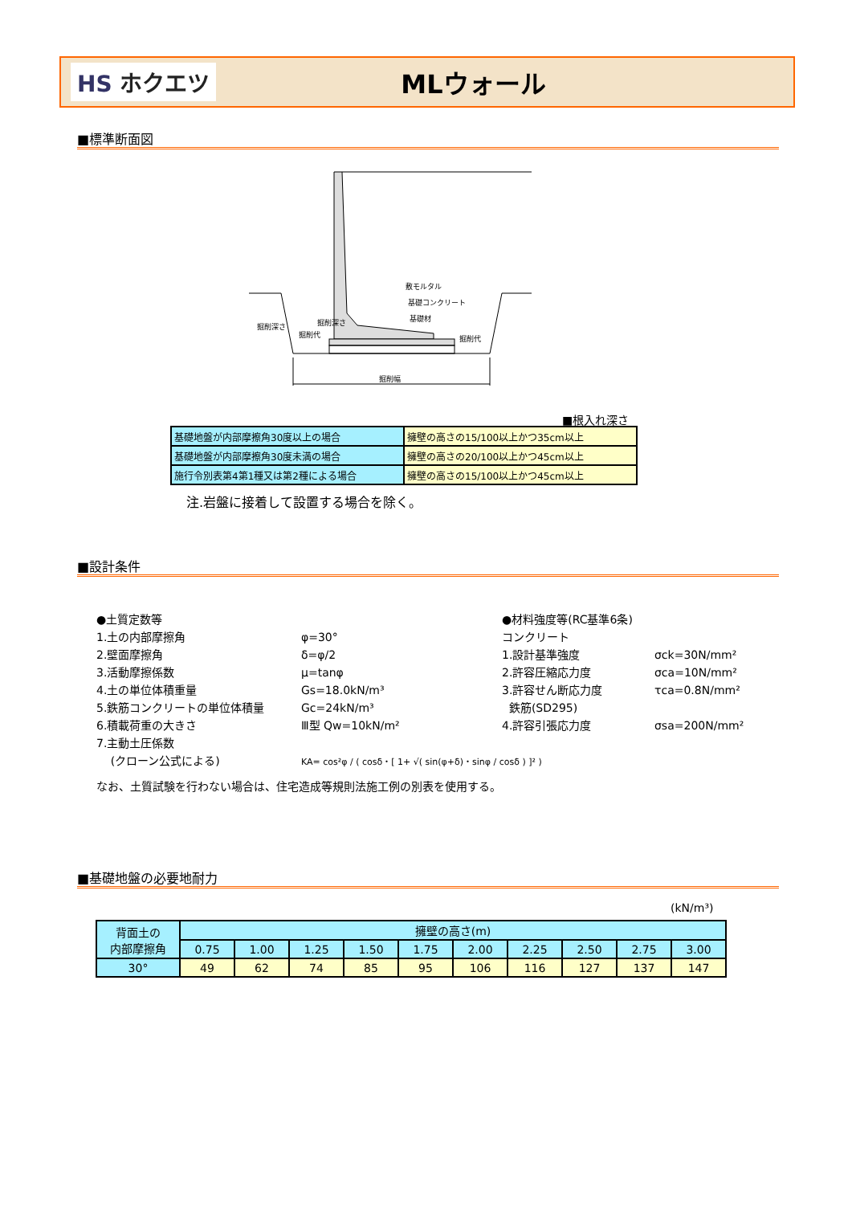HS ホクエツ
MLウォール
■標準断面図
掘削幅
敷モルタル
基礎コンクリート
基礎材
掘削代
掘削代
掘削深さ
掘削深さ
■根入れ深さ
| 基礎地盤が内部摩擦角30度以上の場合 | 擁壁の高さの15/100以上かつ35cm以上 |
| 基礎地盤が内部摩擦角30度未満の場合 | 擁壁の高さの20/100以上かつ45cm以上 |
| 施行令別表第4第1種又は第2種による場合 | 擁壁の高さの15/100以上かつ45cm以上 |
注.岩盤に接着して設置する場合を除く。
■設計条件
●土質定数等
1.土の内部摩擦角
2.壁面摩擦角
3.活動摩擦係数
4.土の単位体積重量
5.鉄筋コンクリートの単位体積量
6.積載荷重の大きさ
7.主動土圧係数
(クローン公式による)
φ=30°
δ=φ/2
μ=tanφ
Gs=18.0kN/m³
Gc=24kN/m³
Ⅲ型 Qw=10kN/m²
KA= cos²φ / ( cosδ・[ 1+ √( sin(φ+δ)・sinφ / cosδ ) ]² )
●材料強度等(RC基準6条)
コンクリート
1.設計基準強度
2.許容圧縮応力度
3.許容せん断応力度
鉄筋(SD295)
4.許容引張応力度
σck=30N/mm²
σca=10N/mm²
τca=0.8N/mm²
σsa=200N/mm²
なお、土質試験を行わない場合は、住宅造成等規則法施工例の別表を使用する。
■基礎地盤の必要地耐力
(kN/m³)
| 背面土の 内部摩擦角 | 擁壁の高さ(m) | | | | | | | | | |
| --- | --- | --- | --- | --- | --- | --- | --- | --- | --- | --- |
| | 0.75 | 1.00 | 1.25 | 1.50 | 1.75 | 2.00 | 2.25 | 2.50 | 2.75 | 3.00 |
| 30° | 49 | 62 | 74 | 85 | 95 | 106 | 116 | 127 | 137 | 147 |